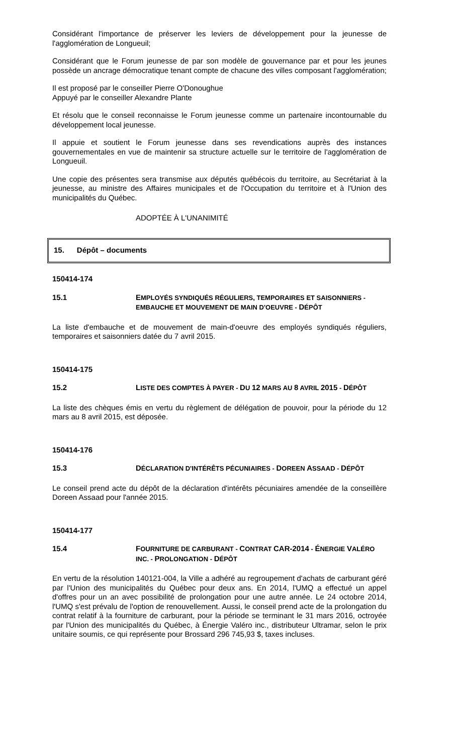Considérant l'importance de préserver les leviers de développement pour la jeunesse de l'agglomération de Longueuil;
Considérant que le Forum jeunesse de par son modèle de gouvernance par et pour les jeunes possède un ancrage démocratique tenant compte de chacune des villes composant l'agglomération;
Il est proposé par le conseiller Pierre O'Donoughue
Appuyé par le conseiller Alexandre Plante
Et résolu que le conseil reconnaisse le Forum jeunesse comme un partenaire incontournable du développement local jeunesse.
Il appuie et soutient le Forum jeunesse dans ses revendications auprès des instances gouvernementales en vue de maintenir sa structure actuelle sur le territoire de l'agglomération de Longueuil.
Une copie des présentes sera transmise aux députés québécois du territoire, au Secrétariat à la jeunesse, au ministre des Affaires municipales et de l'Occupation du territoire et à l'Union des municipalités du Québec.
ADOPTÉE À L'UNANIMITÉ
15. Dépôt – documents
150414-174
15.1 EMPLOYÉS SYNDIQUÉS RÉGULIERS, TEMPORAIRES ET SAISONNIERS - EMBAUCHE ET MOUVEMENT DE MAIN D'OEUVRE - DÉPÔT
La liste d'embauche et de mouvement de main-d'oeuvre des employés syndiqués réguliers, temporaires et saisonniers datée du 7 avril 2015.
150414-175
15.2 LISTE DES COMPTES À PAYER - DU 12 MARS AU 8 AVRIL 2015 - DÉPÔT
La liste des chèques émis en vertu du règlement de délégation de pouvoir, pour la période du 12 mars au 8 avril 2015, est déposée.
150414-176
15.3 DÉCLARATION D'INTÉRÊTS PÉCUNIAIRES - DOREEN ASSAAD - DÉPÔT
Le conseil prend acte du dépôt de la déclaration d'intérêts pécuniaires amendée de la conseillère Doreen Assaad pour l'année 2015.
150414-177
15.4 FOURNITURE DE CARBURANT - CONTRAT CAR-2014 - ÉNERGIE VALÉRO INC. - PROLONGATION - DÉPÔT
En vertu de la résolution 140121-004, la Ville a adhéré au regroupement d'achats de carburant géré par l'Union des municipalités du Québec pour deux ans. En 2014, l'UMQ a effectué un appel d'offres pour un an avec possibilité de prolongation pour une autre année. Le 24 octobre 2014, l'UMQ s'est prévalu de l'option de renouvellement. Aussi, le conseil prend acte de la prolongation du contrat relatif à la fourniture de carburant, pour la période se terminant le 31 mars 2016, octroyée par l'Union des municipalités du Québec, à Énergie Valéro inc., distributeur Ultramar, selon le prix unitaire soumis, ce qui représente pour Brossard 296 745,93 $, taxes incluses.